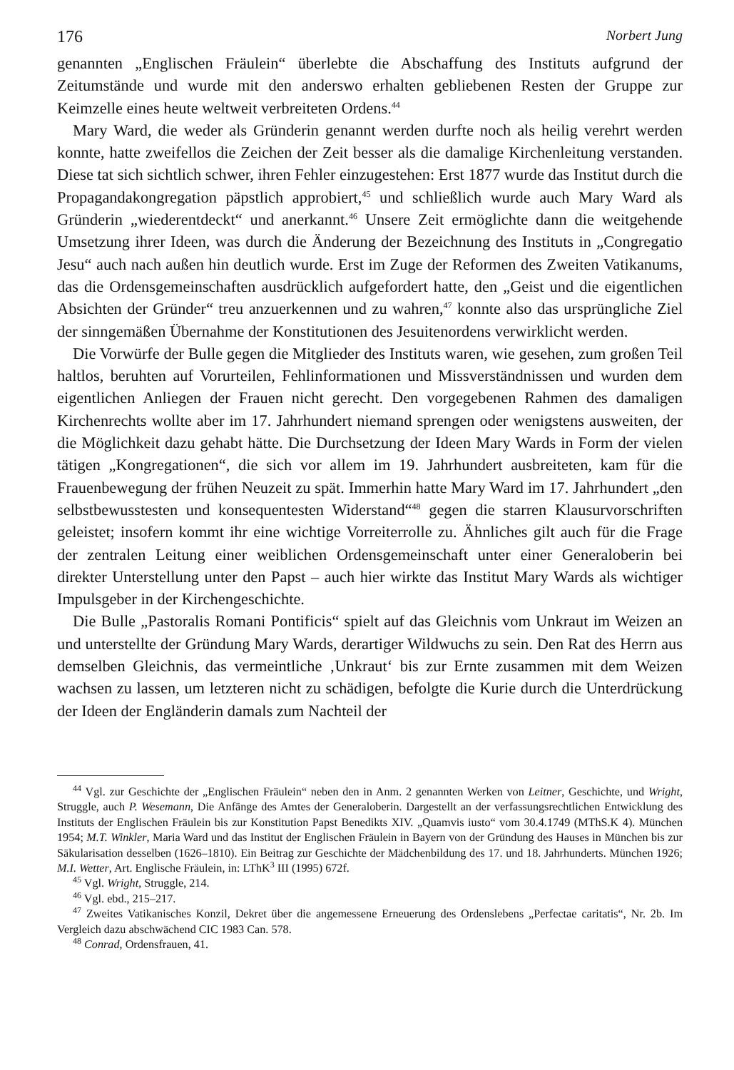176 Norbert Jung
genannten „Englischen Fräulein“ überlebte die Abschaffung des Instituts aufgrund der Zeitumstände und wurde mit den anderswo erhalten gebliebenen Resten der Gruppe zur Keimzelle eines heute weltweit verbreiteten Ordens.<sup>44</sup>
Mary Ward, die weder als Gründerin genannt werden durfte noch als heilig verehrt werden konnte, hatte zweifellos die Zeichen der Zeit besser als die damalige Kirchenleitung verstanden. Diese tat sich sichtlich schwer, ihren Fehler einzugestehen: Erst 1877 wurde das Institut durch die Propagandakongregation päpstlich approbiert,<sup>45</sup> und schließlich wurde auch Mary Ward als Gründerin „wiederentdeckt“ und anerkannt.<sup>46</sup> Unsere Zeit ermöglichte dann die weitgehende Umsetzung ihrer Ideen, was durch die Änderung der Bezeichnung des Instituts in „Congregatio Jesu“ auch nach außen hin deutlich wurde. Erst im Zuge der Reformen des Zweiten Vatikanums, das die Ordensgemeinschaften ausdrücklich aufgefordert hatte, den „Geist und die eigentlichen Absichten der Gründer“ treu anzuerkennen und zu wahren,<sup>47</sup> konnte also das ursprüngliche Ziel der sinngemäßen Übernahme der Konstitutionen des Jesuitenordens verwirklicht werden.
Die Vorwürfe der Bulle gegen die Mitglieder des Instituts waren, wie gesehen, zum großen Teil haltlos, beruhten auf Vorurteilen, Fehlinformationen und Missverständnissen und wurden dem eigentlichen Anliegen der Frauen nicht gerecht. Den vorgegebenen Rahmen des damaligen Kirchenrechts wollte aber im 17. Jahrhundert niemand sprengen oder wenigstens ausweiten, der die Möglichkeit dazu gehabt hätte. Die Durchsetzung der Ideen Mary Wards in Form der vielen tätigen „Kongregationen“, die sich vor allem im 19. Jahrhundert ausbreiteten, kam für die Frauenbewegung der frühen Neuzeit zu spät. Immerhin hatte Mary Ward im 17. Jahrhundert „den selbstbewusstesten und konsequentesten Widerstand“<sup>48</sup> gegen die starren Klausurvorschriften geleistet; insofern kommt ihr eine wichtige Vorreiterrolle zu. Ähnliches gilt auch für die Frage der zentralen Leitung einer weiblichen Ordensgemeinschaft unter einer Generaloberin bei direkter Unterstellung unter den Papst – auch hier wirkte das Institut Mary Wards als wichtiger Impulsgeber in der Kirchengeschichte.
Die Bulle „Pastoralis Romani Pontificis“ spielt auf das Gleichnis vom Unkraut im Weizen an und unterstellte der Gründung Mary Wards, derartiger Wildwuchs zu sein. Den Rat des Herrn aus demselben Gleichnis, das vermeintliche ‚Unkraut‘ bis zur Ernte zusammen mit dem Weizen wachsen zu lassen, um letzteren nicht zu schädigen, befolgte die Kurie durch die Unterdrückung der Ideen der Engländerin damals zum Nachteil der
<sup>44</sup> Vgl. zur Geschichte der „Englischen Fräulein“ neben den in Anm. 2 genannten Werken von Leitner, Geschichte, und Wright, Struggle, auch P. Wesemann, Die Anfänge des Amtes der Generaloberin. Dargestellt an der verfassungsrechtlichen Entwicklung des Instituts der Englischen Fräulein bis zur Konstitution Papst Benedikts XIV. „Quamvis iusto“ vom 30.4.1749 (MThS.K 4). München 1954; M.T. Winkler, Maria Ward und das Institut der Englischen Fräulein in Bayern von der Gründung des Hauses in München bis zur Säkularisation desselben (1626–1810). Ein Beitrag zur Geschichte der Mädchenbildung des 17. und 18. Jahrhunderts. München 1926; M.I. Wetter, Art. Englische Fräulein, in: LThK<sup>3</sup> III (1995) 672f.
<sup>45</sup> Vgl. Wright, Struggle, 214.
<sup>46</sup> Vgl. ebd., 215–217.
<sup>47</sup> Zweites Vatikanisches Konzil, Dekret über die angemessene Erneuerung des Ordenslebens „Perfectae caritatis“, Nr. 2b. Im Vergleich dazu abschwächend CIC 1983 Can. 578.
<sup>48</sup> Conrad, Ordensfrauen, 41.